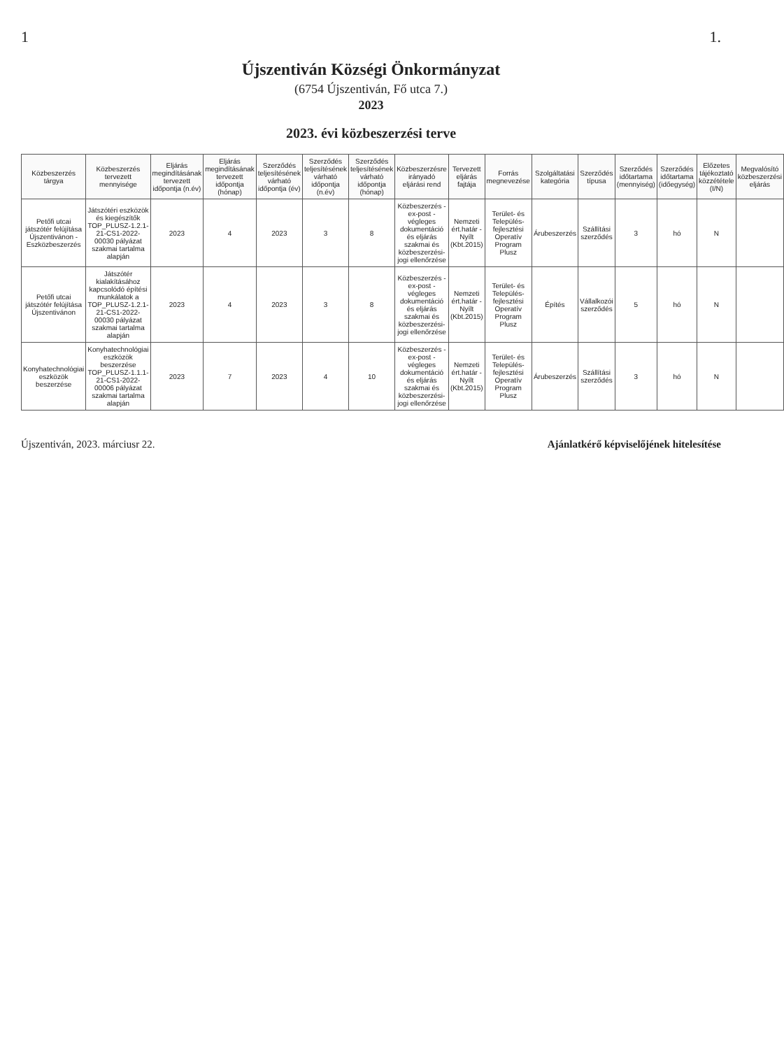1 1.
Újszentiván Községi Önkormányzat
(6754 Újszentiván, Fő utca 7.)
2023
2023. évi közbeszerzési terve
| Közbeszerzés tárgya | Közbeszerzés tervezett mennyisége | Eljárás megindításának tervezett időpontja (n.év) | Eljárás megindításának tervezett időpontja (hónap) | Szerződés teljesítésének várható időpontja (év) | Szerződés teljesítésének várható időpontja (n.év) | Szerződés teljesítésének várható időpontja (hónap) | Közbeszerzésre irányadó eljárási rend | Tervezett eljárás fajtája | Forrás megnevezése | Szolgáltatási kategória | Szerződés típusa | Szerződés időtartama (mennyiség) | Szerződés időtartama (időegység) | Előzetes tájékoztató közzététele (I/N) | Megvalósító közbeszerzési eljárás |
| --- | --- | --- | --- | --- | --- | --- | --- | --- | --- | --- | --- | --- | --- | --- | --- |
| Petőfi utcai játszótér felújítása Újszentivánon - Eszközbeszerzés | Játszótéri eszközök és kiegészítők TOP_PLUSZ-1.2.1-21-CS1-2022-00030 pályázat szakmai tartalma alapján | 2023 | 4 | 2023 | 3 | 8 | Közbeszerzés - ex-post - végleges dokumentáció és eljárás szakmai és közbeszerzési-jogi ellenőrzése | Nemzeti ért.határ - Nyílt (Kbt.2015) | Terület- és Település-fejlesztési Operatív Program Plusz | Árubeszerzés | Szállítási szerződés | 3 | hó | N | |
| Petőfi utcai játszótér felújítása Újszentivánon | Játszótér kialakításához kapcsolódó építési munkálatok a TOP_PLUSZ-1.2.1-21-CS1-2022-00030 pályázat szakmai tartalma alapján | 2023 | 4 | 2023 | 3 | 8 | Közbeszerzés - ex-post - végleges dokumentáció és eljárás szakmai és közbeszerzési-jogi ellenőrzése | Nemzeti ért.határ - Nyílt (Kbt.2015) | Terület- és Település-fejlesztési Operatív Program Plusz | Építés | Vállalkozói szerződés | 5 | hó | N | |
| Konyhatechnológiai eszközök beszerzése | Konyhatechnológiai eszközök beszerzése TOP_PLUSZ-1.1.1-21-CS1-2022-00006 pályázat szakmai tartalma alapján | 2023 | 7 | 2023 | 4 | 10 | Közbeszerzés - ex-post - végleges dokumentáció és eljárás szakmai és közbeszerzési-jogi ellenőrzése | Nemzeti ért.határ - Nyílt (Kbt.2015) | Terület- és Település-fejlesztési Operatív Program Plusz | Árubeszerzés | Szállítási szerződés | 3 | hó | N | |
Újszentiván, 2023. márciusr 22. Ajánlatkérő képviselőjének hitelesítése